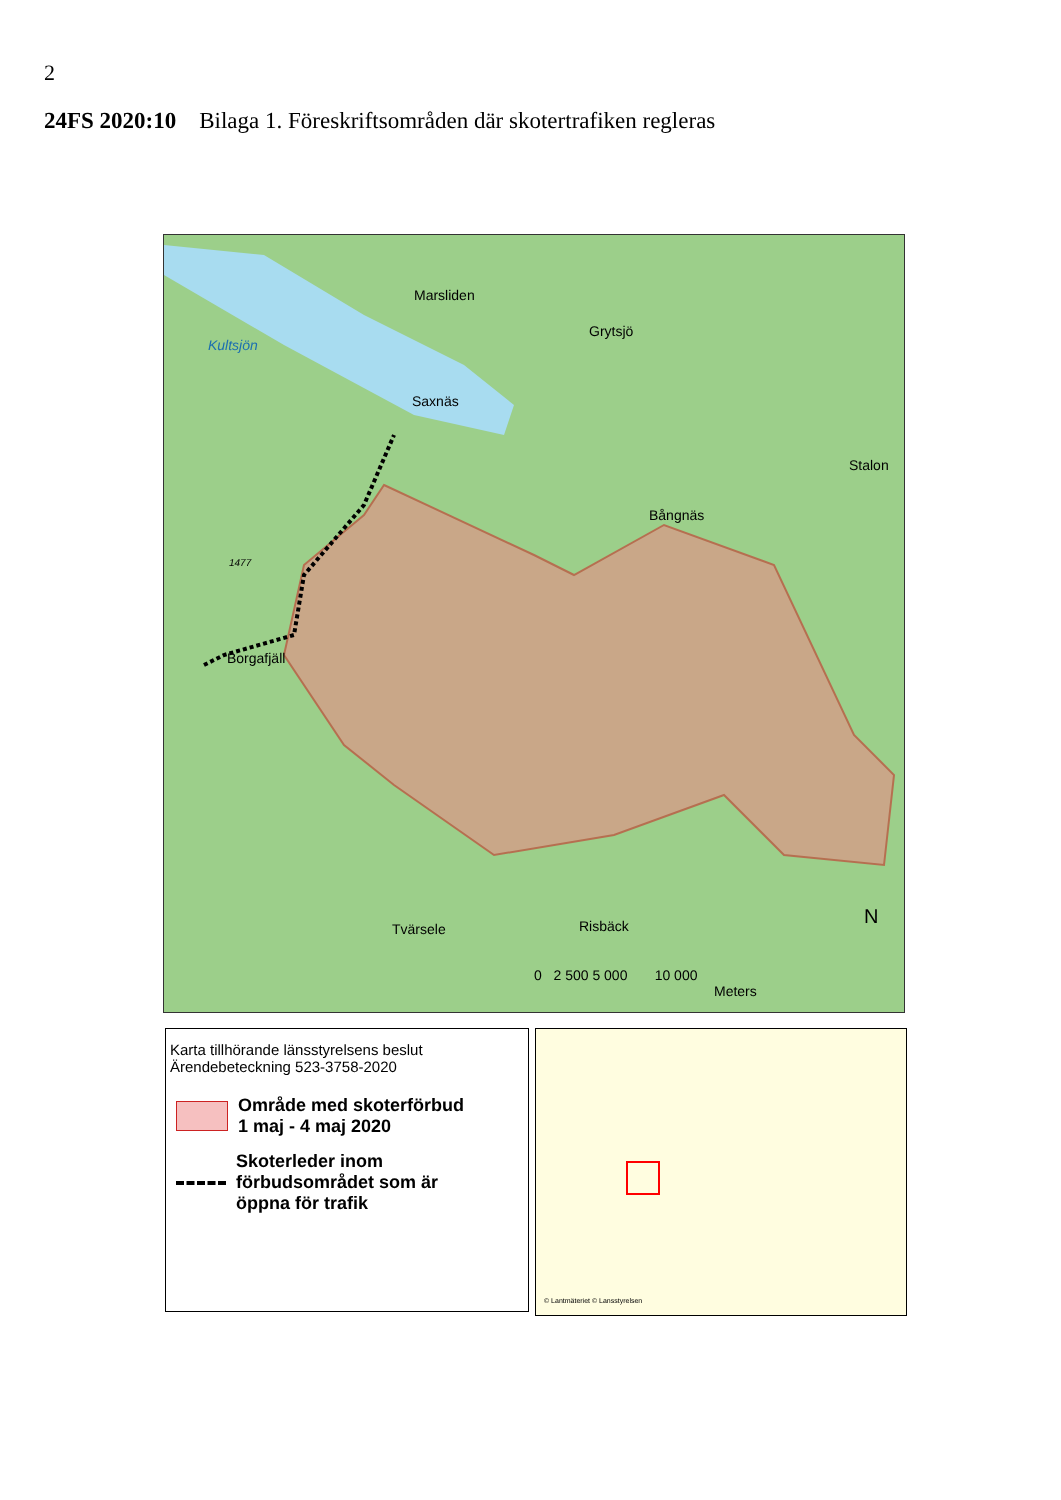2
24FS 2020:10 Bilaga 1. Föreskriftsområden där skotertrafiken regleras
Marsliden
Grytsjö
Kultsjön
Saxnäs
Stalon
Bångnäs
1477
Borgafjäll
Tvärsele Risbäck N
0 2 500 5 000 10 000
Meters
Karta tillhörande länsstyrelsens beslut
Ärendebeteckning 523-3758-2020
Område med skoterförbud
1 maj - 4 maj 2020
Skoterleder inom
förbudsområdet som är
öppna för trafik
© Lantmäteriet © Lansstyrelsen